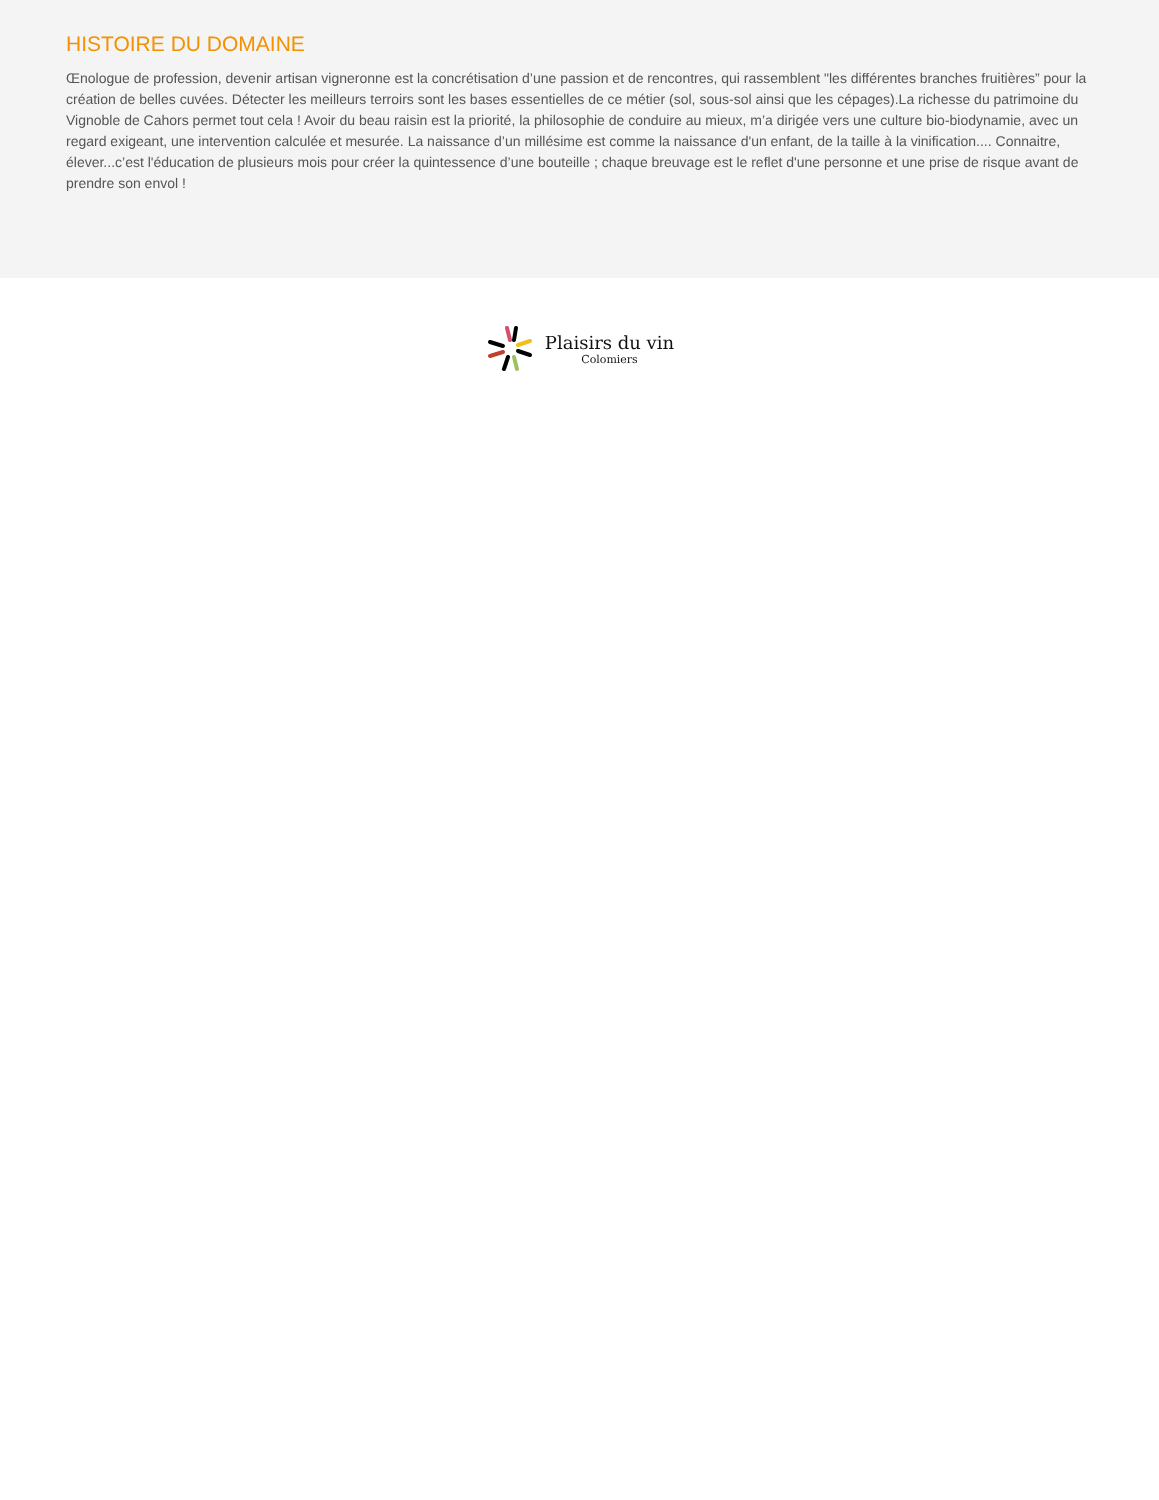HISTOIRE DU DOMAINE
Œnologue de profession, devenir artisan vigneronne est la concrétisation d’une passion et de rencontres, qui rassemblent "les différentes branches fruitières” pour la création de belles cuvées. Détecter les meilleurs terroirs sont les bases essentielles de ce métier (sol, sous-sol ainsi que les cépages).La richesse du patrimoine du Vignoble de Cahors permet tout cela ! Avoir du beau raisin est la priorité, la philosophie de conduire au mieux, m’a dirigée vers une culture bio-biodynamie, avec un regard exigeant, une intervention calculée et mesurée. La naissance d’un millésime est comme la naissance d'un enfant, de la taille à la vinification.... Connaitre, élever...c’est l'éducation de plusieurs mois pour créer la quintessence d’une bouteille ; chaque breuvage est le reflet d'une personne et une prise de risque avant de prendre son envol !
Plaisirs du vin
Colomiers